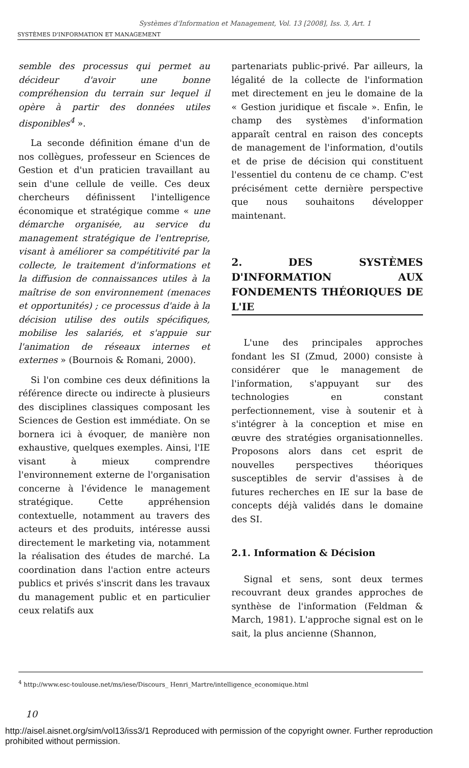Systèmes d'Information et Management, Vol. 13 [2008], Iss. 3, Art. 1
SYSTÈMES D'INFORMATION ET MANAGEMENT
semble des processus qui permet au décideur d'avoir une bonne compréhension du terrain sur lequel il opère à partir des données utiles disponibles<sup>4</sup> ».
La seconde définition émane d'un de nos collègues, professeur en Sciences de Gestion et d'un praticien travaillant au sein d'une cellule de veille. Ces deux chercheurs définissent l'intelligence économique et stratégique comme « une démarche organisée, au service du management stratégique de l'entreprise, visant à améliorer sa compétitivité par la collecte, le traitement d'informations et la diffusion de connaissances utiles à la maîtrise de son environnement (menaces et opportunités) ; ce processus d'aide à la décision utilise des outils spécifiques, mobilise les salariés, et s'appuie sur l'animation de réseaux internes et externes » (Bournois & Romani, 2000).
Si l'on combine ces deux définitions la référence directe ou indirecte à plusieurs des disciplines classiques composant les Sciences de Gestion est immédiate. On se bornera ici à évoquer, de manière non exhaustive, quelques exemples. Ainsi, l'IE visant à mieux comprendre l'environnement externe de l'organisation concerne à l'évidence le management stratégique. Cette appréhension contextuelle, notamment au travers des acteurs et des produits, intéresse aussi directement le marketing via, notamment la réalisation des études de marché. La coordination dans l'action entre acteurs publics et privés s'inscrit dans les travaux du management public et en particulier ceux relatifs aux
partenariats public-privé. Par ailleurs, la légalité de la collecte de l'information met directement en jeu le domaine de la « Gestion juridique et fiscale ». Enfin, le champ des systèmes d'information apparaît central en raison des concepts de management de l'information, d'outils et de prise de décision qui constituent l'essentiel du contenu de ce champ. C'est précisément cette dernière perspective que nous souhaitons développer maintenant.
2. DES SYSTÈMES D'INFORMATION AUX FONDEMENTS THÉORIQUES DE L'IE
L'une des principales approches fondant les SI (Zmud, 2000) consiste à considérer que le management de l'information, s'appuyant sur des technologies en constant perfectionnement, vise à soutenir et à s'intégrer à la conception et mise en œuvre des stratégies organisationnelles. Proposons alors dans cet esprit de nouvelles perspectives théoriques susceptibles de servir d'assises à de futures recherches en IE sur la base de concepts déjà validés dans le domaine des SI.
2.1. Information & Décision
Signal et sens, sont deux termes recouvrant deux grandes approches de synthèse de l'information (Feldman & March, 1981). L'approche signal est on le sait, la plus ancienne (Shannon,
<sup>4</sup> http://www.esc-toulouse.net/ms/iese/Discours_ Henri_Martre/intelligence_economique.html
10
http://aisel.aisnet.org/sim/vol13/iss3/1 Reproduced with permission of the copyright owner. Further reproduction prohibited without permission.